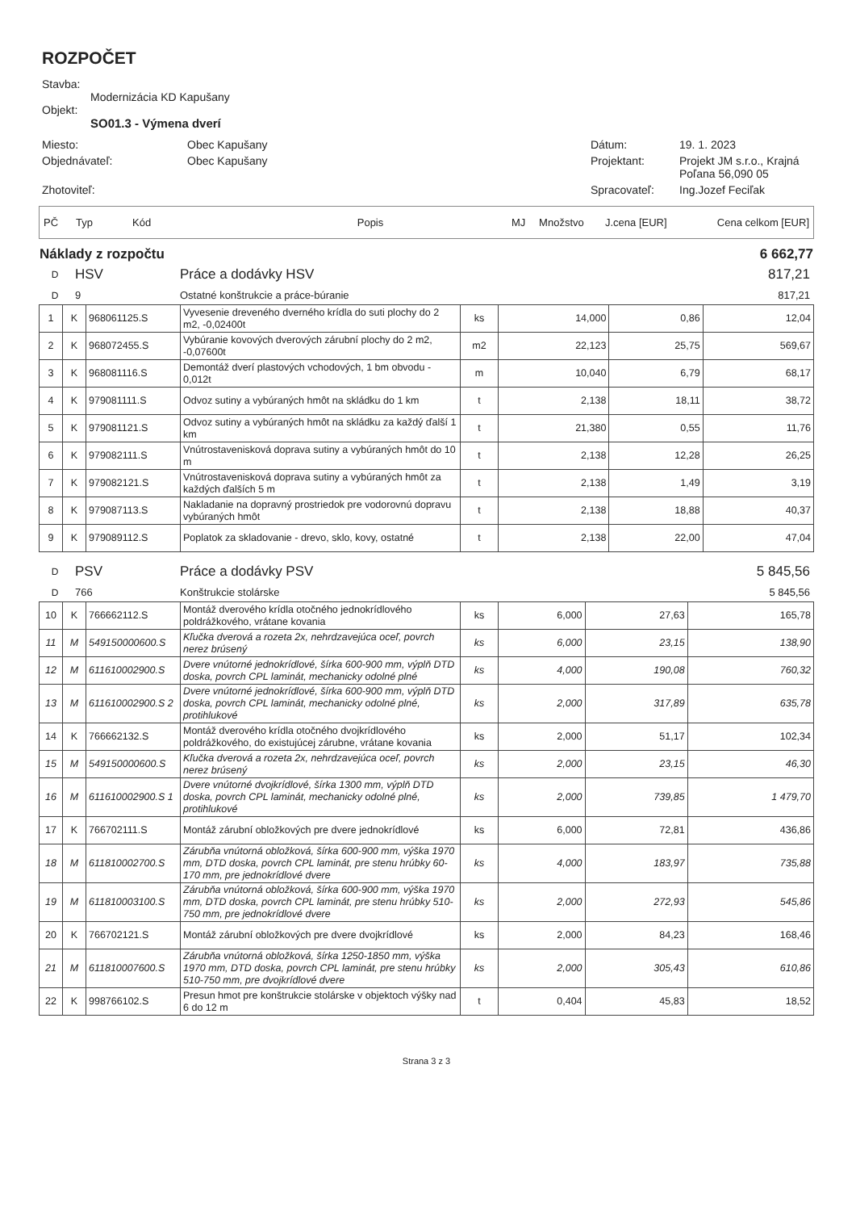ROZPOČET
Stavba:
Modernizácia KD Kapušany
Objekt:
SO01.3 - Výmena dverí
Miesto:
Obec Kapušany
Dátum:
19. 1. 2023
Objednávateľ:
Obec Kapušany
Projektant:
Projekt JM s.r.o., Krajná Poľana 56,090 05
Zhotoviteľ:
Spracovateľ:
Ing.Jozef Feciľak
| PČ | Typ | Kód | Popis | MJ | Množstvo | J.cena [EUR] | Cena celkom [EUR] |
| Náklady z rozpočtu | 6 662,77 |
| D | HSV | Práce a dodávky HSV | 817,21 |
| D | 9 | Ostatné konštrukcie a práce-búranie | 817,21 |
| 1 | K | 968061125.S | Vyvesenie dreveného dverného krídla do suti plochy do 2 m2, -0,02400t | ks | 14,000 | 0,86 | 12,04 |
| 2 | K | 968072455.S | Vybúranie kovových dverových zárubní plochy do 2 m2, -0,07600t | m2 | 22,123 | 25,75 | 569,67 |
| 3 | K | 968081116.S | Demontáž dverí plastových vchodových, 1 bm obvodu - 0,012t | m | 10,040 | 6,79 | 68,17 |
| 4 | K | 979081111.S | Odvoz sutiny a vybúraných hmôt na skládku do 1 km | t | 2,138 | 18,11 | 38,72 |
| 5 | K | 979081121.S | Odvoz sutiny a vybúraných hmôt na skládku za každý ďalší 1 km | t | 21,380 | 0,55 | 11,76 |
| 6 | K | 979082111.S | Vnútrostavenisková doprava sutiny a vybúraných hmôt do 10 m | t | 2,138 | 12,28 | 26,25 |
| 7 | K | 979082121.S | Vnútrostavenisková doprava sutiny a vybúraných hmôt za každých ďalších 5 m | t | 2,138 | 1,49 | 3,19 |
| 8 | K | 979087113.S | Nakladanie na dopravný prostriedok pre vodorovnú dopravu vybúraných hmôt | t | 2,138 | 18,88 | 40,37 |
| 9 | K | 979089112.S | Poplatok za skladovanie - drevo, sklo, kovy, ostatné | t | 2,138 | 22,00 | 47,04 |
| D | PSV | Práce a dodávky PSV | 5 845,56 |
| D | 766 | Konštrukcie stolárske | 5 845,56 |
| 10 | K | 766662112.S | Montáž dverového krídla otočného jednokrídlového poldrážkového, vrátane kovania | ks | 6,000 | 27,63 | 165,78 |
| 11 | M | 549150000600.S | Kľučka dverová a rozeta 2x, nehrdzavejúca oceľ, povrch nerez brúsený | ks | 6,000 | 23,15 | 138,90 |
| 12 | M | 611610002900.S | Dvere vnútorné jednokrídlové, šírka 600-900 mm, výplň DTD doska, povrch CPL laminát, mechanicky odolné plné | ks | 4,000 | 190,08 | 760,32 |
| 13 | M | 611610002900.S 2 | Dvere vnútorné jednokrídlové, šírka 600-900 mm, výplň DTD doska, povrch CPL laminát, mechanicky odolné plné, protihlukové | ks | 2,000 | 317,89 | 635,78 |
| 14 | K | 766662132.S | Montáž dverového krídla otočného dvojkrídlového poldrážkového, do existujúcej zárubne, vrátane kovania | ks | 2,000 | 51,17 | 102,34 |
| 15 | M | 549150000600.S | Kľučka dverová a rozeta 2x, nehrdzavejúca oceľ, povrch nerez brúsený | ks | 2,000 | 23,15 | 46,30 |
| 16 | M | 611610002900.S 1 | Dvere vnútorné dvojkrídlové, šírka 1300 mm, výplň DTD doska, povrch CPL laminát, mechanicky odolné plné, protihlukové | ks | 2,000 | 739,85 | 1 479,70 |
| 17 | K | 766702111.S | Montáž zárubní obložkových pre dvere jednokrídlové | ks | 6,000 | 72,81 | 436,86 |
| 18 | M | 611810002700.S | Zárubňa vnútorná obložková, šírka 600-900 mm, výška 1970 mm, DTD doska, povrch CPL laminát, pre stenu hrúbky 60-170 mm, pre jednokrídlové dvere | ks | 4,000 | 183,97 | 735,88 |
| 19 | M | 611810003100.S | Zárubňa vnútorná obložková, šírka 600-900 mm, výška 1970 mm, DTD doska, povrch CPL laminát, pre stenu hrúbky 510-750 mm, pre jednokrídlové dvere | ks | 2,000 | 272,93 | 545,86 |
| 20 | K | 766702121.S | Montáž zárubní obložkových pre dvere dvojkrídlové | ks | 2,000 | 84,23 | 168,46 |
| 21 | M | 611810007600.S | Zárubňa vnútorná obložková, šírka 1250-1850 mm, výška 1970 mm, DTD doska, povrch CPL laminát, pre stenu hrúbky 510-750 mm, pre dvojkrídlové dvere | ks | 2,000 | 305,43 | 610,86 |
| 22 | K | 998766102.S | Presun hmot pre konštrukcie stolárske v objektoch výšky nad 6 do 12 m | t | 0,404 | 45,83 | 18,52 |
Strana 3 z 3